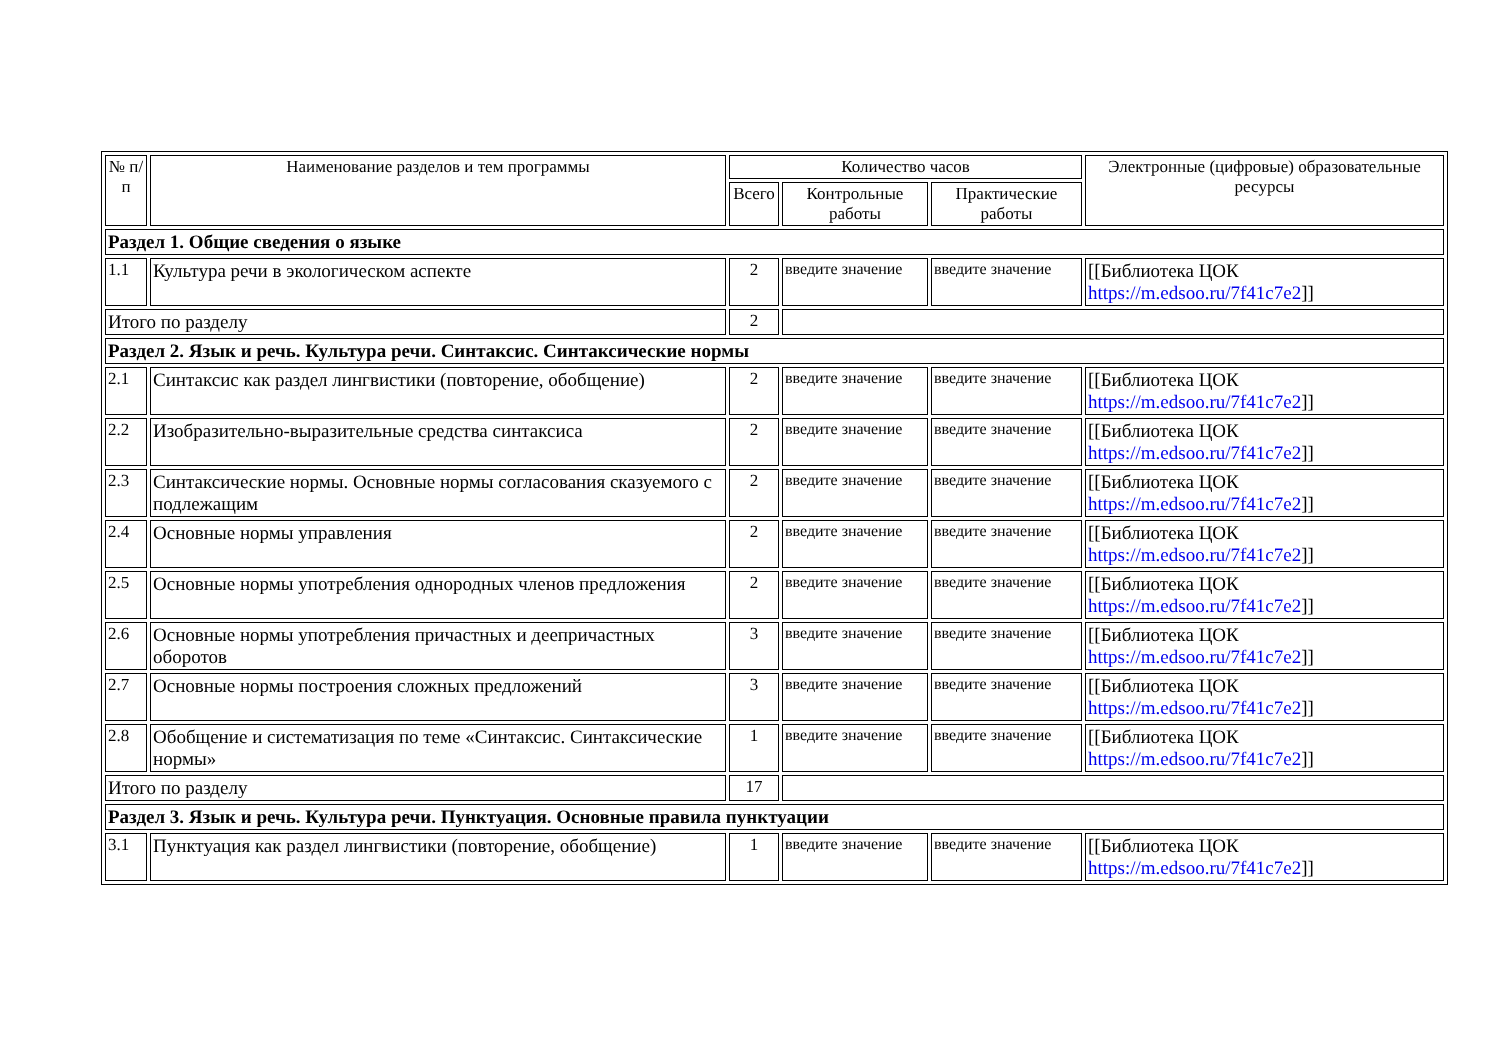| № п/п | Наименование разделов и тем программы | Количество часов | | | Электронные (цифровые) образовательные ресурсы |
| --- | --- | --- | --- | --- | --- |
| | | Всего | Контрольные работы | Практические работы | |
| Раздел 1. Общие сведения о языке | | | | | |
| 1.1 | Культура речи в экологическом аспекте | 2 | введите значение | введите значение | [[Библиотека ЦОК https://m.edsoo.ru/7f41c7e2 ]] |
| Итого по разделу | | 2 | | | |
| Раздел 2. Язык и речь. Культура речи. Синтаксис. Синтаксические нормы | | | | | |
| 2.1 | Синтаксис как раздел лингвистики (повторение, обобщение) | 2 | введите значение | введите значение | [[Библиотека ЦОК https://m.edsoo.ru/7f41c7e2 ]] |
| 2.2 | Изобразительно-выразительные средства синтаксиса | 2 | введите значение | введите значение | [[Библиотека ЦОК https://m.edsoo.ru/7f41c7e2 ]] |
| 2.3 | Синтаксические нормы. Основные нормы согласования сказуемого с подлежащим | 2 | введите значение | введите значение | [[Библиотека ЦОК https://m.edsoo.ru/7f41c7e2 ]] |
| 2.4 | Основные нормы управления | 2 | введите значение | введите значение | [[Библиотека ЦОК https://m.edsoo.ru/7f41c7e2 ]] |
| 2.5 | Основные нормы употребления однородных членов предложения | 2 | введите значение | введите значение | [[Библиотека ЦОК https://m.edsoo.ru/7f41c7e2 ]] |
| 2.6 | Основные нормы употребления причастных и деепричастных оборотов | 3 | введите значение | введите значение | [[Библиотека ЦОК https://m.edsoo.ru/7f41c7e2 ]] |
| 2.7 | Основные нормы построения сложных предложений | 3 | введите значение | введите значение | [[Библиотека ЦОК https://m.edsoo.ru/7f41c7e2 ]] |
| 2.8 | Обобщение и систематизация по теме «Синтаксис. Синтаксические нормы» | 1 | введите значение | введите значение | [[Библиотека ЦОК https://m.edsoo.ru/7f41c7e2 ]] |
| Итого по разделу | | 17 | | | |
| Раздел 3. Язык и речь. Культура речи. Пунктуация. Основные правила пунктуации | | | | | |
| 3.1 | Пунктуация как раздел лингвистики (повторение, обобщение) | 1 | введите значение | введите значение | [[Библиотека ЦОК https://m.edsoo.ru/7f41c7e2 ]] |